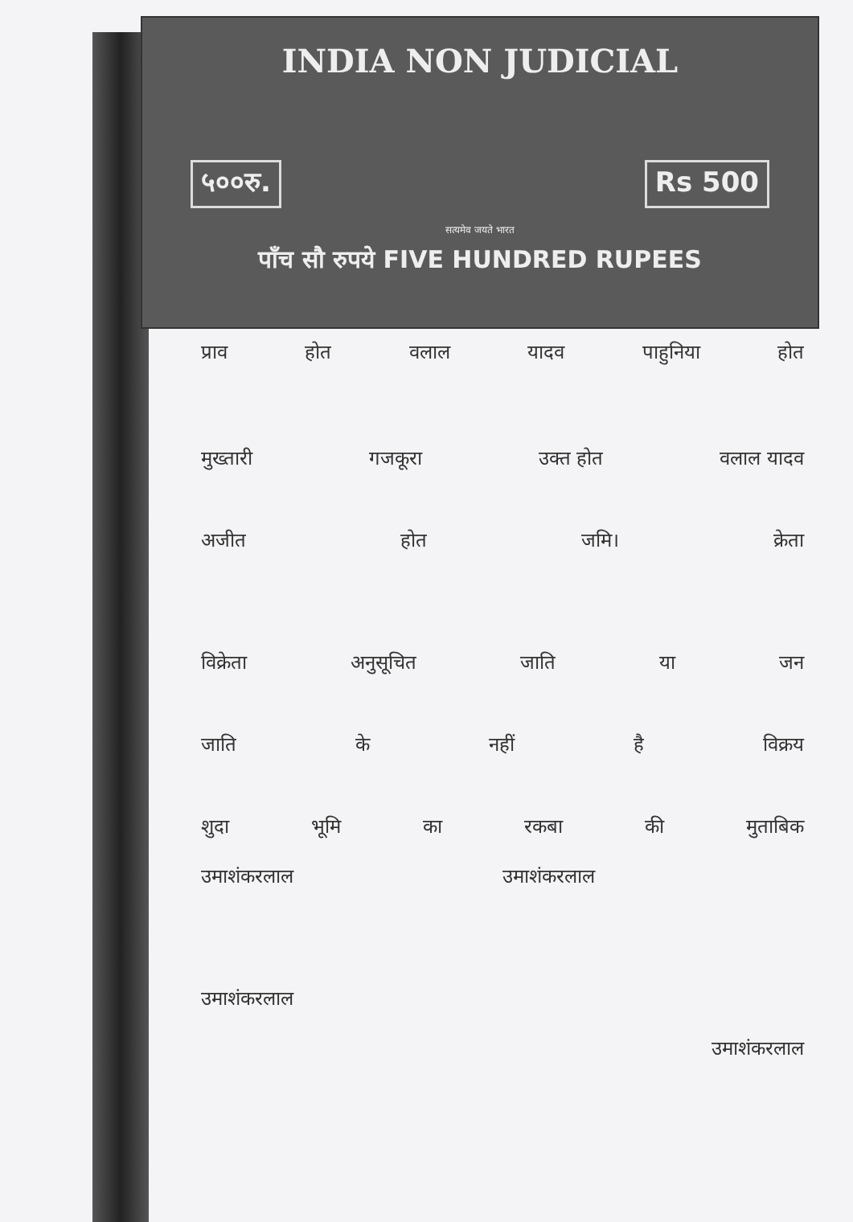INDIA NON JUDICIAL
५००रु. Rs 500
सत्यमेव जयते भारत
पाँच सौ रुपये FIVE HUNDRED RUPEES
प्राव होत वलाल यादव पाहुनिया होत
मुख्तारी गजकूरा उक्त होत वलाल यादव
अजीत होत जमि। क्रेता
विक्रेता अनुसूचित जाति या जन
जाति के नहीं है विक्रय
शुदा भूमि का रकबा की मुताबिक
उमाशंकरलाल उमाशंकरलाल
उमाशंकरलाल
उमाशंकरलाल